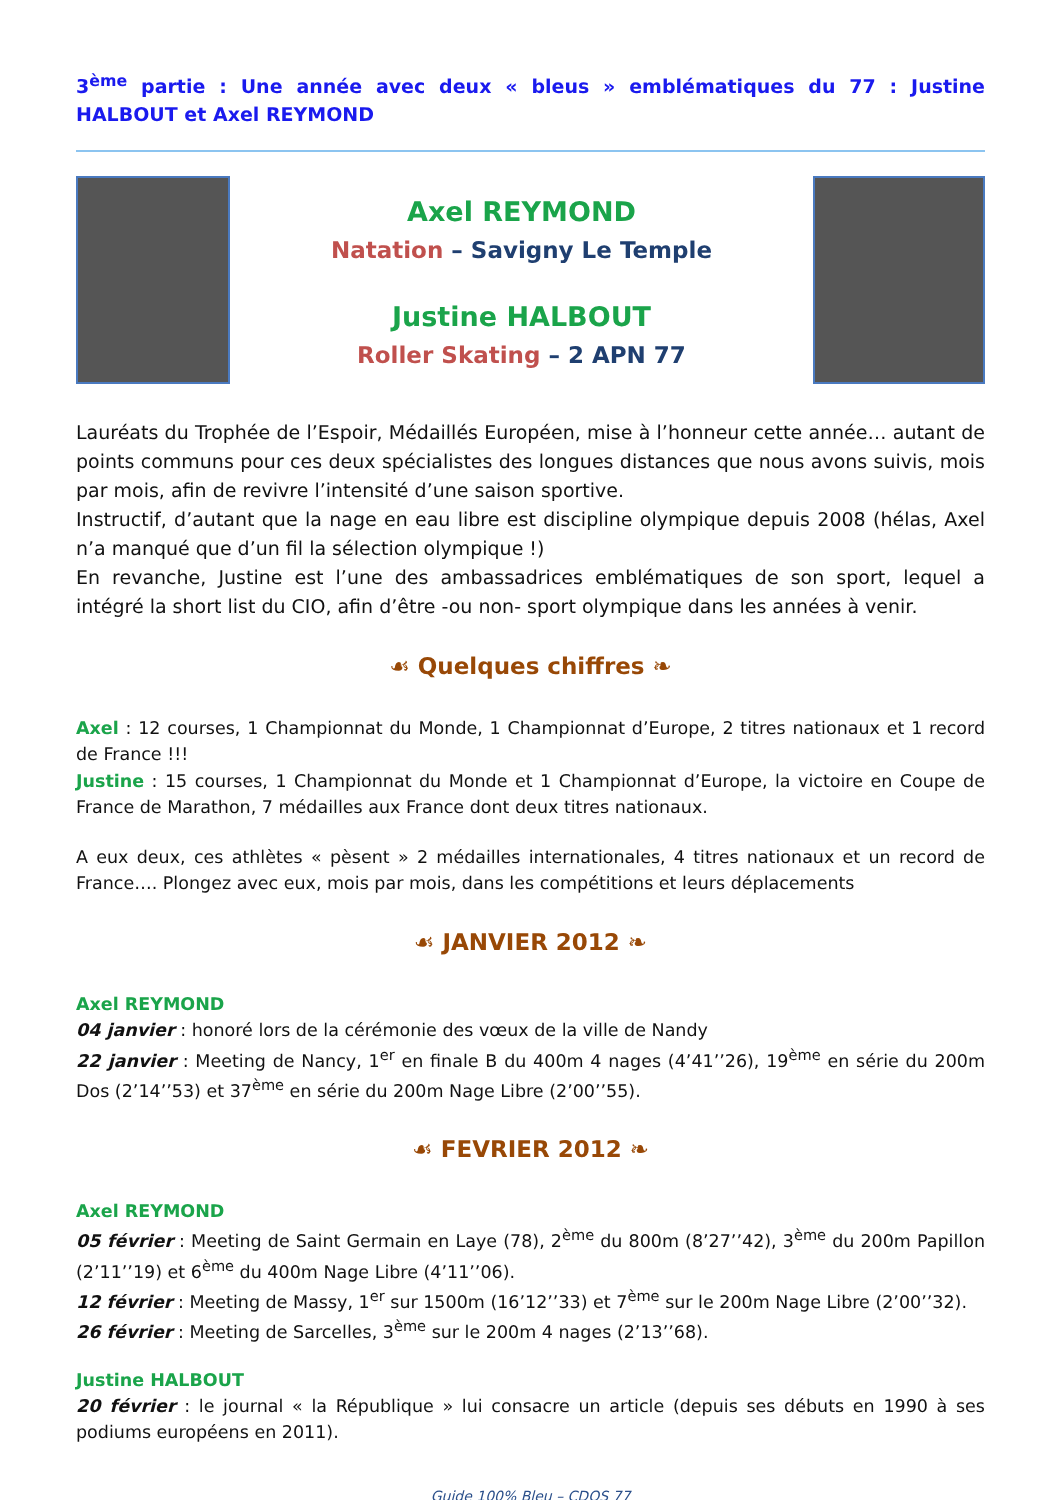3<sup>ème</sup> partie : Une année avec deux « bleus » emblématiques du 77 : Justine HALBOUT et Axel REYMOND
Axel REYMOND
Natation – Savigny Le Temple
Justine HALBOUT
Roller Skating – 2 APN 77
Lauréats du Trophée de l’Espoir, Médaillés Européen, mise à l’honneur cette année… autant de points communs pour ces deux spécialistes des longues distances que nous avons suivis, mois par mois, afin de revivre l’intensité d’une saison sportive.
Instructif, d’autant que la nage en eau libre est discipline olympique depuis 2008 (hélas, Axel n’a manqué que d’un fil la sélection olympique !)
En revanche, Justine est l’une des ambassadrices emblématiques de son sport, lequel a intégré la short list du CIO, afin d’être -ou non- sport olympique dans les années à venir.
☙ Quelques chiffres ❧
Axel : 12 courses, 1 Championnat du Monde, 1 Championnat d’Europe, 2 titres nationaux et 1 record de France !!!
Justine : 15 courses, 1 Championnat du Monde et 1 Championnat d’Europe, la victoire en Coupe de France de Marathon, 7 médailles aux France dont deux titres nationaux.
A eux deux, ces athlètes « pèsent » 2 médailles internationales, 4 titres nationaux et un record de France…. Plongez avec eux, mois par mois, dans les compétitions et leurs déplacements
☙ JANVIER 2012 ❧
Axel REYMOND
04 janvier : honoré lors de la cérémonie des vœux de la ville de Nandy
22 janvier : Meeting de Nancy, 1<sup>er</sup> en finale B du 400m 4 nages (4’41’’26), 19<sup>ème</sup> en série du 200m Dos (2’14’’53) et 37<sup>ème</sup> en série du 200m Nage Libre (2’00’’55).
☙ FEVRIER 2012 ❧
Axel REYMOND
05 février : Meeting de Saint Germain en Laye (78), 2<sup>ème</sup> du 800m (8’27’’42), 3<sup>ème</sup> du 200m Papillon (2’11’’19) et 6<sup>ème</sup> du 400m Nage Libre (4’11’’06).
12 février : Meeting de Massy, 1<sup>er</sup> sur 1500m (16’12’’33) et 7<sup>ème</sup> sur le 200m Nage Libre (2’00’’32).
26 février : Meeting de Sarcelles, 3<sup>ème</sup> sur le 200m 4 nages (2’13’’68).
Justine HALBOUT
20 février : le journal « la République » lui consacre un article (depuis ses débuts en 1990 à ses podiums européens en 2011).
Guide 100% Bleu – CDOS 77